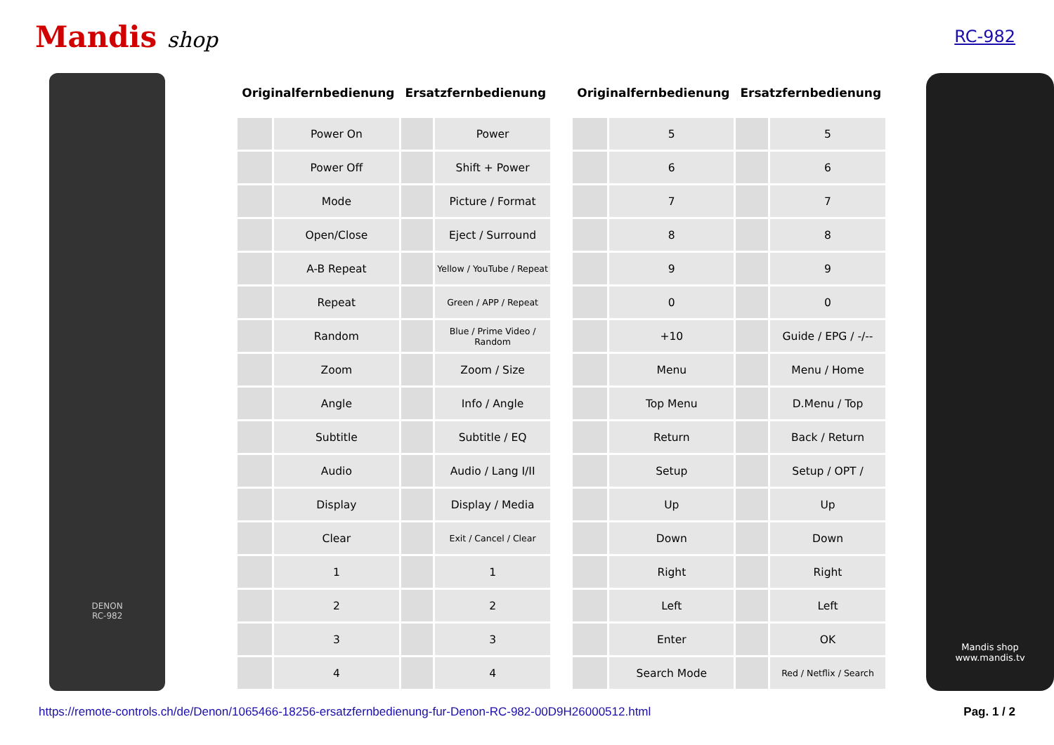Mandis shop
RC-982
DENON
RC-982
| Originalfernbedienung | | Ersatzfernbedienung | |
| --- | --- | --- | --- |
| | Power On | | Power |
| | Power Off | | Shift + Power |
| | Mode | | Picture / Format |
| | Open/Close | | Eject / Surround |
| | A-B Repeat | | Yellow / YouTube / Repeat |
| | Repeat | | Green / APP / Repeat |
| | Random | | Blue / Prime Video / Random |
| | Zoom | | Zoom / Size |
| | Angle | | Info / Angle |
| | Subtitle | | Subtitle / EQ |
| | Audio | | Audio / Lang I/II |
| | Display | | Display / Media |
| | Clear | | Exit / Cancel / Clear |
| | 1 | | 1 |
| | 2 | | 2 |
| | 3 | | 3 |
| | 4 | | 4 |
| Originalfernbedienung | | Ersatzfernbedienung | |
| --- | --- | --- | --- |
| | 5 | | 5 |
| | 6 | | 6 |
| | 7 | | 7 |
| | 8 | | 8 |
| | 9 | | 9 |
| | 0 | | 0 |
| | +10 | | Guide / EPG / -/-- |
| | Menu | | Menu / Home |
| | Top Menu | | D.Menu / Top |
| | Return | | Back / Return |
| | Setup | | Setup / OPT / |
| | Up | | Up |
| | Down | | Down |
| | Right | | Right |
| | Left | | Left |
| | Enter | | OK |
| | Search Mode | | Red / Netflix / Search |
Mandis shop
www.mandis.tv
https://remote-controls.ch/de/Denon/1065466-18256-ersatzfernbedienung-fur-Denon-RC-982-00D9H26000512.html Pag. 1 / 2